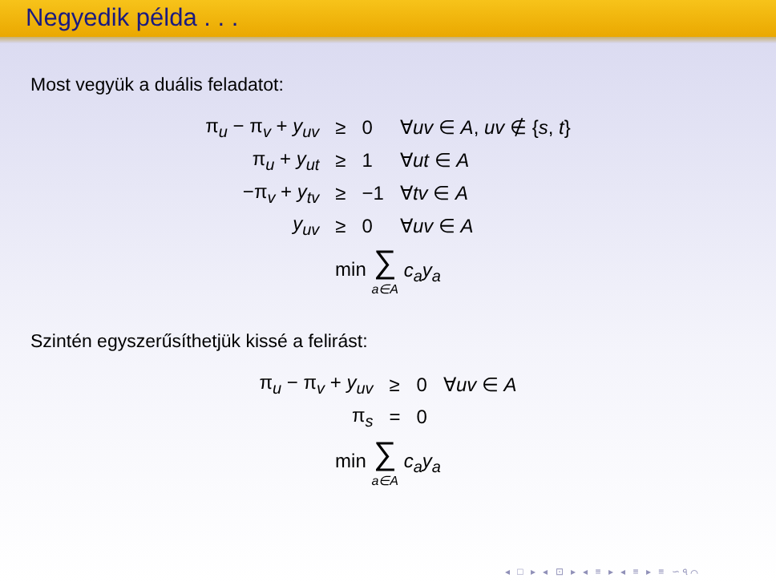Negyedik példa . . .
Most vegyük a duális feladatot:
| π<sub>u</sub> − π<sub>v</sub> + y<sub>uv</sub> | ≥ | 0 | ∀ uv ∈ A , uv ∉ { s , t } |
| π<sub>u</sub> + y<sub>ut</sub> | ≥ | 1 | ∀ ut ∈ A |
| −π<sub>v</sub> + y<sub>tv</sub> | ≥ | −1 | ∀ tv ∈ A |
| y<sub>uv</sub> | ≥ | 0 | ∀ uv ∈ A |
| min ∑ a∈A c<sub>a</sub>y<sub>a</sub> | | | |
Szintén egyszerűsíthetjük kissé a felirást:
| π<sub>u</sub> − π<sub>v</sub> + y<sub>uv</sub> | ≥ | 0 | ∀ uv ∈ A |
| π<sub>s</sub> | = | 0 | |
| min ∑ a∈A c<sub>a</sub>y<sub>a</sub> | | | |
◂ □ ▸ ◂ ⊡ ▸ ◂ ≡ ▸ ◂ ≡ ▸ ≡ ∽৭⌒